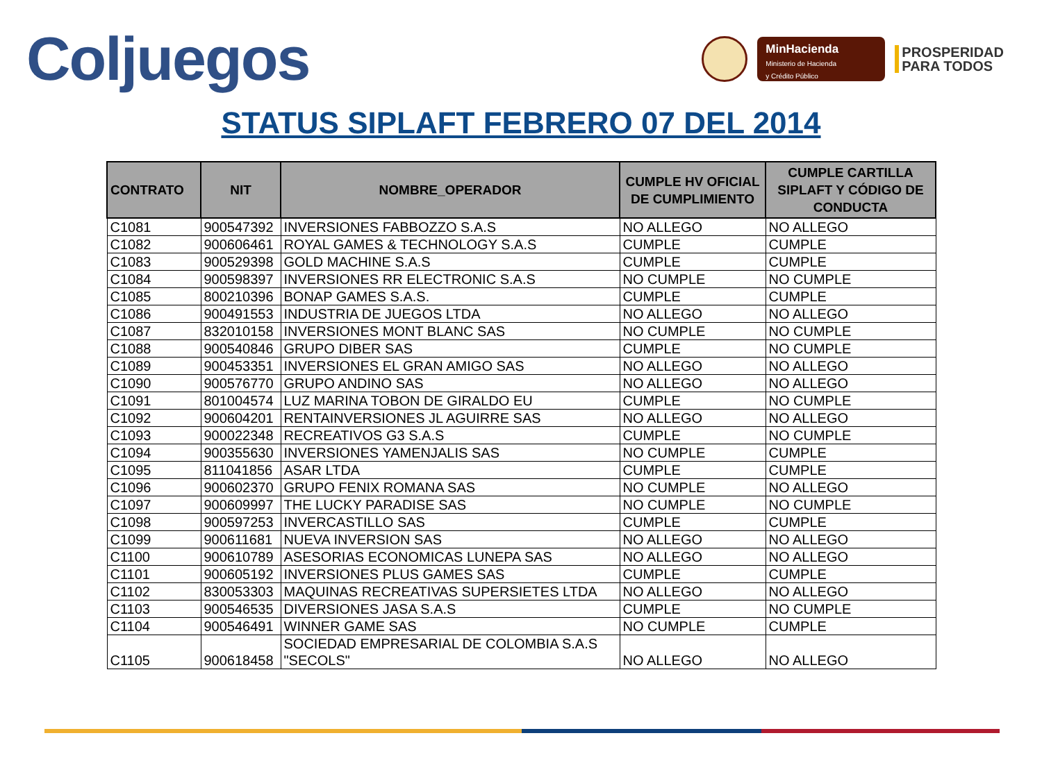Coljuegos
MinHacienda
Ministerio de Hacienda
y Crédito Público
PROSPERIDAD
PARA TODOS
STATUS SIPLAFT FEBRERO 07 DEL 2014
| CONTRATO | NIT | NOMBRE_OPERADOR | CUMPLE HV OFICIAL DE CUMPLIMIENTO | CUMPLE CARTILLA SIPLAFT Y CÓDIGO DE CONDUCTA |
| --- | --- | --- | --- | --- |
| C1081 | 900547392 | INVERSIONES FABBOZZO S.A.S | NO ALLEGO | NO ALLEGO |
| C1082 | 900606461 | ROYAL GAMES & TECHNOLOGY S.A.S | CUMPLE | CUMPLE |
| C1083 | 900529398 | GOLD MACHINE S.A.S | CUMPLE | CUMPLE |
| C1084 | 900598397 | INVERSIONES RR ELECTRONIC S.A.S | NO CUMPLE | NO CUMPLE |
| C1085 | 800210396 | BONAP GAMES S.A.S. | CUMPLE | CUMPLE |
| C1086 | 900491553 | INDUSTRIA DE JUEGOS LTDA | NO ALLEGO | NO ALLEGO |
| C1087 | 832010158 | INVERSIONES MONT BLANC SAS | NO CUMPLE | NO CUMPLE |
| C1088 | 900540846 | GRUPO DIBER SAS | CUMPLE | NO CUMPLE |
| C1089 | 900453351 | INVERSIONES EL GRAN AMIGO SAS | NO ALLEGO | NO ALLEGO |
| C1090 | 900576770 | GRUPO ANDINO SAS | NO ALLEGO | NO ALLEGO |
| C1091 | 801004574 | LUZ MARINA TOBON DE GIRALDO EU | CUMPLE | NO CUMPLE |
| C1092 | 900604201 | RENTAINVERSIONES JL AGUIRRE SAS | NO ALLEGO | NO ALLEGO |
| C1093 | 900022348 | RECREATIVOS G3 S.A.S | CUMPLE | NO CUMPLE |
| C1094 | 900355630 | INVERSIONES YAMENJALIS SAS | NO CUMPLE | CUMPLE |
| C1095 | 811041856 | ASAR LTDA | CUMPLE | CUMPLE |
| C1096 | 900602370 | GRUPO FENIX ROMANA SAS | NO CUMPLE | NO ALLEGO |
| C1097 | 900609997 | THE LUCKY PARADISE SAS | NO CUMPLE | NO CUMPLE |
| C1098 | 900597253 | INVERCASTILLO SAS | CUMPLE | CUMPLE |
| C1099 | 900611681 | NUEVA INVERSION SAS | NO ALLEGO | NO ALLEGO |
| C1100 | 900610789 | ASESORIAS ECONOMICAS LUNEPA SAS | NO ALLEGO | NO ALLEGO |
| C1101 | 900605192 | INVERSIONES PLUS GAMES SAS | CUMPLE | CUMPLE |
| C1102 | 830053303 | MAQUINAS RECREATIVAS SUPERSIETES LTDA | NO ALLEGO | NO ALLEGO |
| C1103 | 900546535 | DIVERSIONES JASA S.A.S | CUMPLE | NO CUMPLE |
| C1104 | 900546491 | WINNER GAME SAS | NO CUMPLE | CUMPLE |
| C1105 | 900618458 | SOCIEDAD EMPRESARIAL DE COLOMBIA S.A.S "SECOLS" | NO ALLEGO | NO ALLEGO |